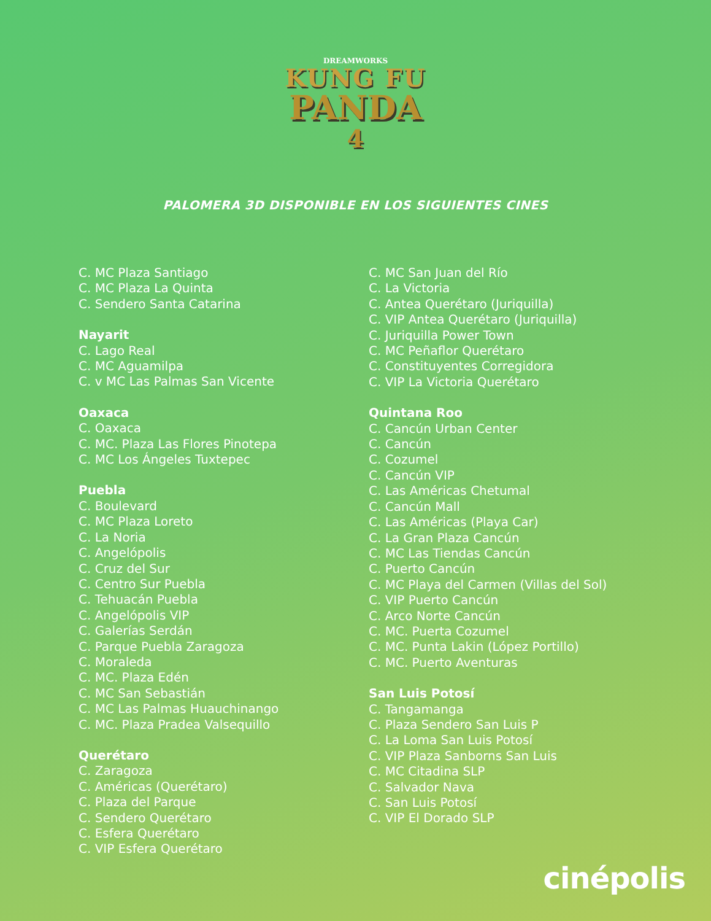DREAMWORKS
KUNG FU
PANDA
4
PALOMERA 3D DISPONIBLE EN LOS SIGUIENTES CINES
C. MC Plaza Santiago
C. MC Plaza La Quinta
C. Sendero Santa Catarina
Nayarit
C. Lago Real
C. MC Aguamilpa
C. v MC Las Palmas San Vicente
Oaxaca
C. Oaxaca
C. MC. Plaza Las Flores Pinotepa
C. MC Los Ángeles Tuxtepec
Puebla
C. Boulevard
C. MC Plaza Loreto
C. La Noria
C. Angelópolis
C. Cruz del Sur
C. Centro Sur Puebla
C. Tehuacán Puebla
C. Angelópolis VIP
C. Galerías Serdán
C. Parque Puebla Zaragoza
C. Moraleda
C. MC. Plaza Edén
C. MC San Sebastián
C. MC Las Palmas Huauchinango
C. MC. Plaza Pradea Valsequillo
Querétaro
C. Zaragoza
C. Américas (Querétaro)
C. Plaza del Parque
C. Sendero Querétaro
C. Esfera Querétaro
C. VIP Esfera Querétaro
C. MC San Juan del Río
C. La Victoria
C. Antea Querétaro (Juriquilla)
C. VIP Antea Querétaro (Juriquilla)
C. Juriquilla Power Town
C. MC Peñaflor Querétaro
C. Constituyentes Corregidora
C. VIP La Victoria Querétaro
Quintana Roo
C. Cancún Urban Center
C. Cancún
C. Cozumel
C. Cancún VIP
C. Las Américas Chetumal
C. Cancún Mall
C. Las Américas (Playa Car)
C. La Gran Plaza Cancún
C. MC Las Tiendas Cancún
C. Puerto Cancún
C. MC Playa del Carmen (Villas del Sol)
C. VIP Puerto Cancún
C. Arco Norte Cancún
C. MC. Puerta Cozumel
C. MC. Punta Lakin (López Portillo)
C. MC. Puerto Aventuras
San Luis Potosí
C. Tangamanga
C. Plaza Sendero San Luis P
C. La Loma San Luis Potosí
C. VIP Plaza Sanborns San Luis
C. MC Citadina SLP
C. Salvador Nava
C. San Luis Potosí
C. VIP El Dorado SLP
cinépolis